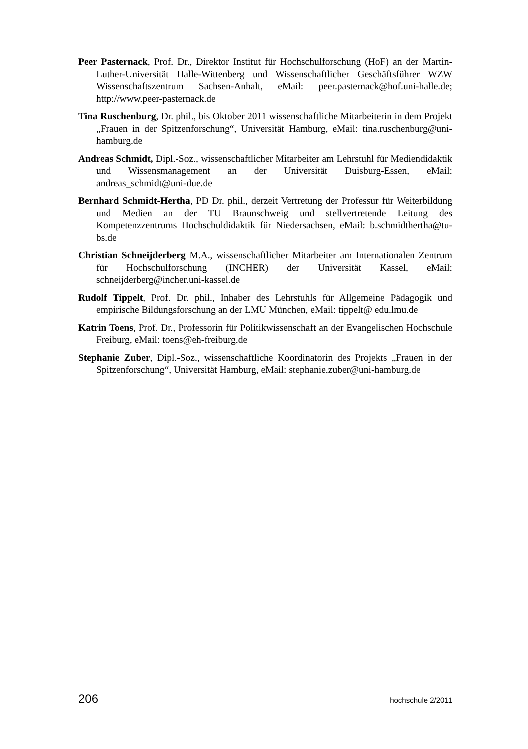Peer Pasternack, Prof. Dr., Direktor Institut für Hochschulforschung (HoF) an der Martin-Luther-Universität Halle-Wittenberg und Wissenschaftlicher Geschäftsführer WZW Wissenschaftszentrum Sachsen-Anhalt, eMail: peer.pasternack@hof.uni-halle.de; http://www.peer-pasternack.de
Tina Ruschenburg, Dr. phil., bis Oktober 2011 wissenschaftliche Mitarbeiterin in dem Projekt „Frauen in der Spitzenforschung“, Universität Hamburg, eMail: tina.ruschenburg@uni-hamburg.de
Andreas Schmidt, Dipl.-Soz., wissenschaftlicher Mitarbeiter am Lehrstuhl für Mediendidaktik und Wissensmanagement an der Universität Duisburg-Essen, eMail: andreas_schmidt@uni-due.de
Bernhard Schmidt-Hertha, PD Dr. phil., derzeit Vertretung der Professur für Weiterbildung und Medien an der TU Braunschweig und stellvertretende Leitung des Kompetenzzentrums Hochschuldidaktik für Niedersachsen, eMail: b.schmidthertha@tu-bs.de
Christian Schneijderberg M.A., wissenschaftlicher Mitarbeiter am Internationalen Zentrum für Hochschulforschung (INCHER) der Universität Kassel, eMail: schneijderberg@incher.uni-kassel.de
Rudolf Tippelt, Prof. Dr. phil., Inhaber des Lehrstuhls für Allgemeine Pädagogik und empirische Bildungsforschung an der LMU München, eMail: tippelt@ edu.lmu.de
Katrin Toens, Prof. Dr., Professorin für Politikwissenschaft an der Evangelischen Hochschule Freiburg, eMail: toens@eh-freiburg.de
Stephanie Zuber, Dipl.-Soz., wissenschaftliche Koordinatorin des Projekts „Frauen in der Spitzenforschung“, Universität Hamburg, eMail: stephanie.zuber@uni-hamburg.de
206 hochschule 2/2011